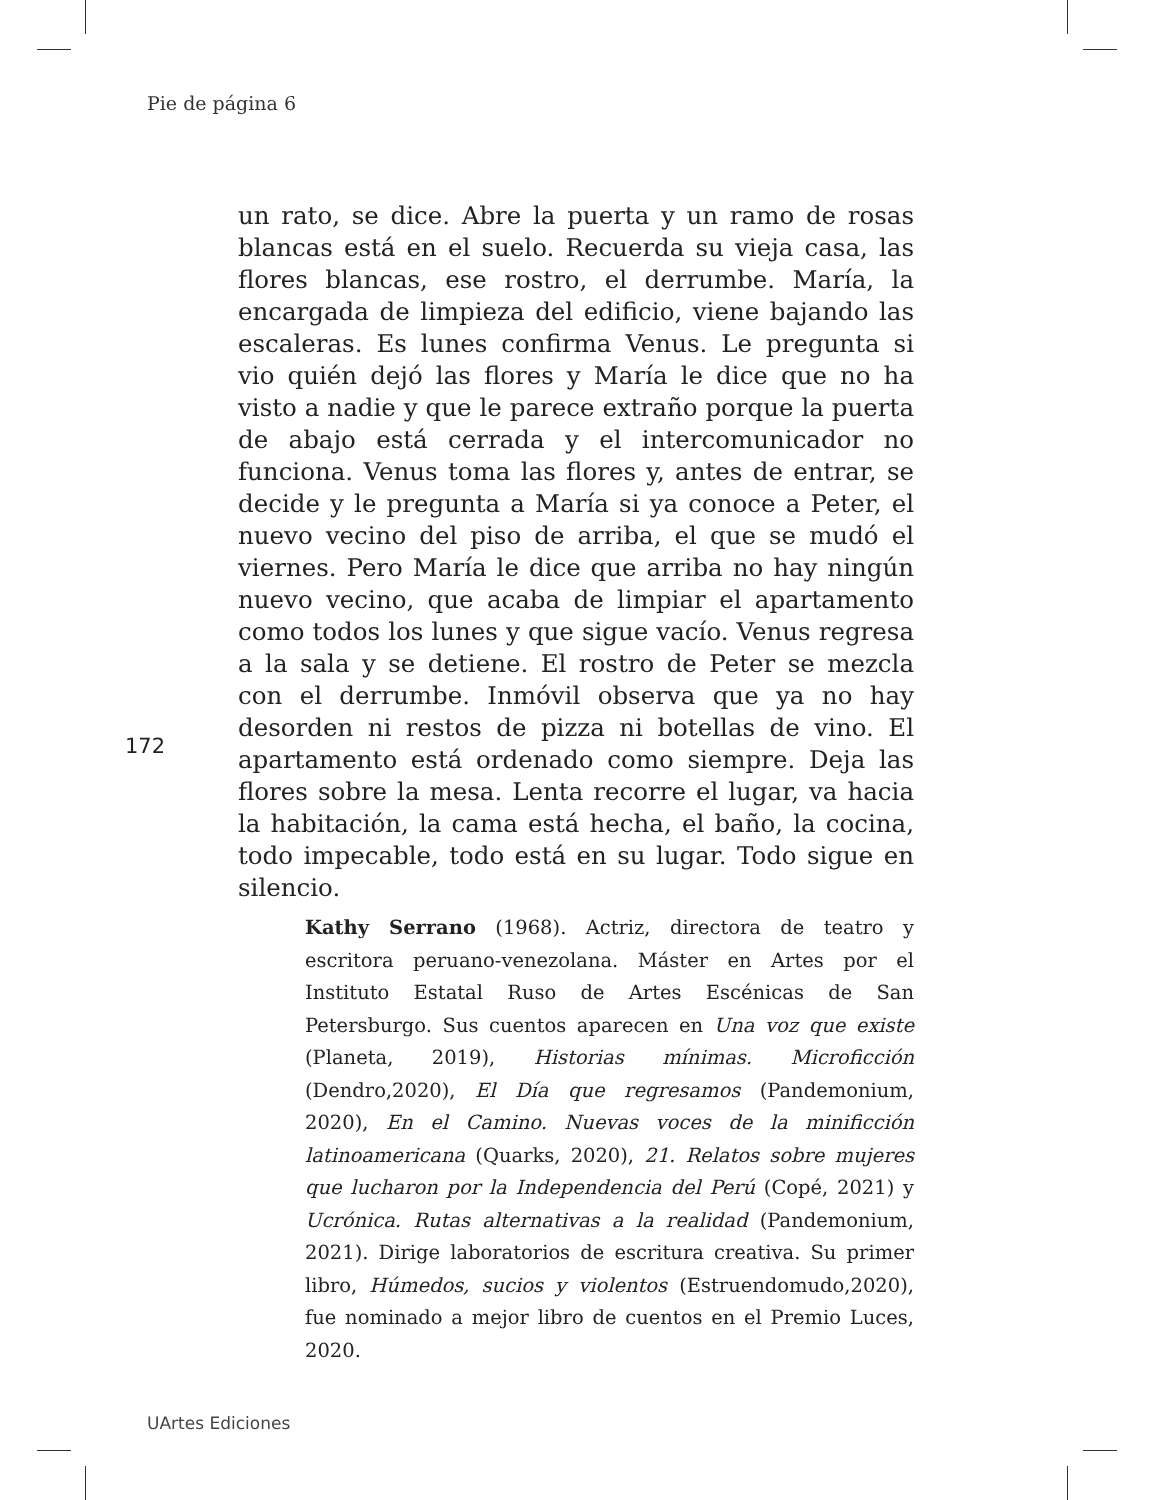Pie de página 6
un rato, se dice. Abre la puerta y un ramo de rosas blancas está en el suelo. Recuerda su vieja casa, las flores blancas, ese rostro, el derrumbe. María, la encargada de limpieza del edificio, viene bajando las escaleras. Es lunes confirma Venus. Le pregunta si vio quién dejó las flores y María le dice que no ha visto a nadie y que le parece extraño porque la puerta de abajo está cerrada y el intercomunicador no funciona. Venus toma las flores y, antes de entrar, se decide y le pregunta a María si ya conoce a Peter, el nuevo vecino del piso de arriba, el que se mudó el viernes. Pero María le dice que arriba no hay ningún nuevo vecino, que acaba de limpiar el apartamento como todos los lunes y que sigue vacío. Venus regresa a la sala y se detiene. El rostro de Peter se mezcla con el derrumbe. Inmóvil observa que ya no hay desorden ni restos de pizza ni botellas de vino. El apartamento está ordenado como siempre. Deja las flores sobre la mesa. Lenta recorre el lugar, va hacia la habitación, la cama está hecha, el baño, la cocina, todo impecable, todo está en su lugar. Todo sigue en silencio.
172
Kathy Serrano (1968). Actriz, directora de teatro y escritora peruano-venezolana. Máster en Artes por el Instituto Estatal Ruso de Artes Escénicas de San Petersburgo. Sus cuentos aparecen en Una voz que existe (Planeta, 2019), Historias mínimas. Microficción (Dendro,2020), El Día que regresamos (Pandemonium, 2020), En el Camino. Nuevas voces de la minificción latinoamericana (Quarks, 2020), 21. Relatos sobre mujeres que lucharon por la Independencia del Perú (Copé, 2021) y Ucrónica. Rutas alternativas a la realidad (Pandemonium, 2021). Dirige laboratorios de escritura creativa. Su primer libro, Húmedos, sucios y violentos (Estruendomudo,2020), fue nominado a mejor libro de cuentos en el Premio Luces, 2020.
UArtes Ediciones